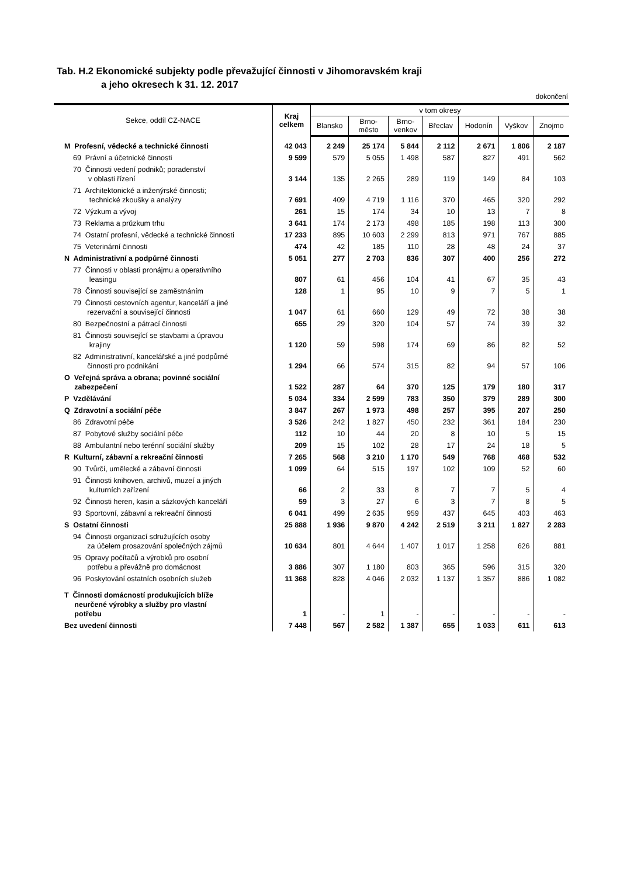Tab. H.2 Ekonomické subjekty podle převažující činnosti v Jihomoravském kraji
a jeho okresech k 31. 12. 2017
dokončení
| Sekce, oddíl CZ-NACE | Kraj celkem | v tom okresy | | | | | | |
| --- | --- | --- | --- | --- | --- | --- | --- | --- |
| | | Blansko | Brno- město | Brno- venkov | Břeclav | Hodonín | Vyškov | Znojmo |
| M Profesní, vědecké a technické činnosti | 42 043 | 2 249 | 25 174 | 5 844 | 2 112 | 2 671 | 1 806 | 2 187 |
| 69 Právní a účetnické činnosti | 9 599 | 579 | 5 055 | 1 498 | 587 | 827 | 491 | 562 |
| 70 Činnosti vedení podniků; poradenství v oblasti řízení | 3 144 | 135 | 2 265 | 289 | 119 | 149 | 84 | 103 |
| 71 Architektonické a inženýrské činnosti; technické zkoušky a analýzy | 7 691 | 409 | 4 719 | 1 116 | 370 | 465 | 320 | 292 |
| 72 Výzkum a vývoj | 261 | 15 | 174 | 34 | 10 | 13 | 7 | 8 |
| 73 Reklama a průzkum trhu | 3 641 | 174 | 2 173 | 498 | 185 | 198 | 113 | 300 |
| 74 Ostatní profesní, vědecké a technické činnosti | 17 233 | 895 | 10 603 | 2 299 | 813 | 971 | 767 | 885 |
| 75 Veterinární činnosti | 474 | 42 | 185 | 110 | 28 | 48 | 24 | 37 |
| N Administrativní a podpůrné činnosti | 5 051 | 277 | 2 703 | 836 | 307 | 400 | 256 | 272 |
| 77 Činnosti v oblasti pronájmu a operativního leasingu | 807 | 61 | 456 | 104 | 41 | 67 | 35 | 43 |
| 78 Činnosti související se zaměstnáním | 128 | 1 | 95 | 10 | 9 | 7 | 5 | 1 |
| 79 Činnosti cestovních agentur, kanceláří a jiné rezervační a související činnosti | 1 047 | 61 | 660 | 129 | 49 | 72 | 38 | 38 |
| 80 Bezpečnostní a pátrací činnosti | 655 | 29 | 320 | 104 | 57 | 74 | 39 | 32 |
| 81 Činnosti související se stavbami a úpravou krajiny | 1 120 | 59 | 598 | 174 | 69 | 86 | 82 | 52 |
| 82 Administrativní, kancelářské a jiné podpůrné činnosti pro podnikání | 1 294 | 66 | 574 | 315 | 82 | 94 | 57 | 106 |
| O Veřejná správa a obrana; povinné sociální zabezpečení | 1 522 | 287 | 64 | 370 | 125 | 179 | 180 | 317 |
| P Vzdělávání | 5 034 | 334 | 2 599 | 783 | 350 | 379 | 289 | 300 |
| Q Zdravotní a sociální péče | 3 847 | 267 | 1 973 | 498 | 257 | 395 | 207 | 250 |
| 86 Zdravotní péče | 3 526 | 242 | 1 827 | 450 | 232 | 361 | 184 | 230 |
| 87 Pobytové služby sociální péče | 112 | 10 | 44 | 20 | 8 | 10 | 5 | 15 |
| 88 Ambulantní nebo terénní sociální služby | 209 | 15 | 102 | 28 | 17 | 24 | 18 | 5 |
| R Kulturní, zábavní a rekreační činnosti | 7 265 | 568 | 3 210 | 1 170 | 549 | 768 | 468 | 532 |
| 90 Tvůrčí, umělecké a zábavní činnosti | 1 099 | 64 | 515 | 197 | 102 | 109 | 52 | 60 |
| 91 Činnosti knihoven, archivů, muzeí a jiných kulturních zařízení | 66 | 2 | 33 | 8 | 7 | 7 | 5 | 4 |
| 92 Činnosti heren, kasin a sázkových kanceláří | 59 | 3 | 27 | 6 | 3 | 7 | 8 | 5 |
| 93 Sportovní, zábavní a rekreační činnosti | 6 041 | 499 | 2 635 | 959 | 437 | 645 | 403 | 463 |
| S Ostatní činnosti | 25 888 | 1 936 | 9 870 | 4 242 | 2 519 | 3 211 | 1 827 | 2 283 |
| 94 Činnosti organizací sdružujících osoby za účelem prosazování společných zájmů | 10 634 | 801 | 4 644 | 1 407 | 1 017 | 1 258 | 626 | 881 |
| 95 Opravy počítačů a výrobků pro osobní potřebu a převážně pro domácnost | 3 886 | 307 | 1 180 | 803 | 365 | 596 | 315 | 320 |
| 96 Poskytování ostatních osobních služeb | 11 368 | 828 | 4 046 | 2 032 | 1 137 | 1 357 | 886 | 1 082 |
| T Činnosti domácností produkujících blíže neurčené výrobky a služby pro vlastní potřebu | 1 | - | 1 | - | - | - | - | - |
| Bez uvedení činnosti | 7 448 | 567 | 2 582 | 1 387 | 655 | 1 033 | 611 | 613 |